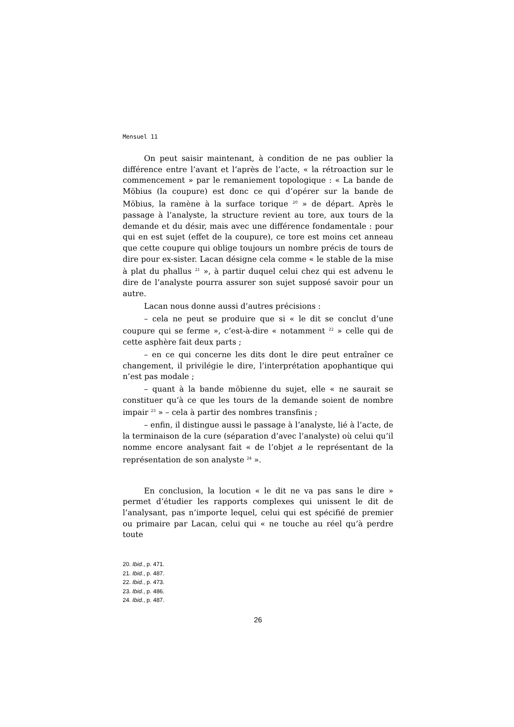Mensuel 11
On peut saisir maintenant, à condition de ne pas oublier la différence entre l’avant et l’après de l’acte, « la rétroaction sur le commencement » par le remaniement topologique : « La bande de Möbius (la coupure) est donc ce qui d’opérer sur la bande de Möbius, la ramène à la surface torique <sup>20</sup> » de départ. Après le passage à l’analyste, la structure revient au tore, aux tours de la demande et du désir, mais avec une différence fondamentale : pour qui en est sujet (effet de la coupure), ce tore est moins cet anneau que cette coupure qui oblige toujours un nombre précis de tours de dire pour ex-sister. Lacan désigne cela comme « le stable de la mise à plat du phallus <sup>21</sup> », à partir duquel celui chez qui est advenu le dire de l’analyste pourra assurer son sujet supposé savoir pour un autre.
Lacan nous donne aussi d’autres précisions :
– cela ne peut se produire que si « le dit se conclut d’une coupure qui se ferme », c’est-à-dire « notamment <sup>22</sup> » celle qui de cette asphère fait deux parts ;
– en ce qui concerne les dits dont le dire peut entraîner ce changement, il privilégie le dire, l’interprétation apophantique qui n’est pas modale ;
– quant à la bande möbienne du sujet, elle « ne saurait se constituer qu’à ce que les tours de la demande soient de nombre impair <sup>23</sup> » – cela à partir des nombres transfinis ;
– enfin, il distingue aussi le passage à l’analyste, lié à l’acte, de la terminaison de la cure (séparation d’avec l’analyste) où celui qu’il nomme encore analysant fait « de l’objet a le représentant de la représentation de son analyste <sup>24</sup> ».
En conclusion, la locution « le dit ne va pas sans le dire » permet d’étudier les rapports complexes qui unissent le dit de l’analysant, pas n’importe lequel, celui qui est spécifié de premier ou primaire par Lacan, celui qui « ne touche au réel qu’à perdre toute
20. Ibid., p. 471.
21. Ibid., p. 487.
22. Ibid., p. 473.
23. Ibid., p. 486.
24. Ibid., p. 487.
26